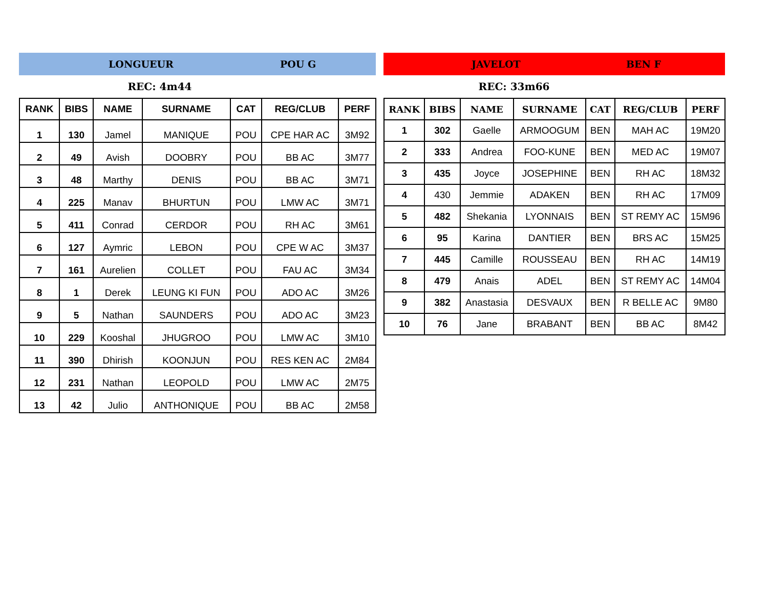LONGUEUR POU G
REC: 4m44
| RANK | BIBS | NAME | SURNAME | CAT | REG/CLUB | PERF |
| --- | --- | --- | --- | --- | --- | --- |
| 1 | 130 | Jamel | MANIQUE | POU | CPE HAR AC | 3M92 |
| 2 | 49 | Avish | DOOBRY | POU | BB AC | 3M77 |
| 3 | 48 | Marthy | DENIS | POU | BB AC | 3M71 |
| 4 | 225 | Manav | BHURTUN | POU | LMW AC | 3M71 |
| 5 | 411 | Conrad | CERDOR | POU | RH AC | 3M61 |
| 6 | 127 | Aymric | LEBON | POU | CPE W AC | 3M37 |
| 7 | 161 | Aurelien | COLLET | POU | FAU AC | 3M34 |
| 8 | 1 | Derek | LEUNG KI FUN | POU | ADO AC | 3M26 |
| 9 | 5 | Nathan | SAUNDERS | POU | ADO AC | 3M23 |
| 10 | 229 | Kooshal | JHUGROO | POU | LMW AC | 3M10 |
| 11 | 390 | Dhirish | KOONJUN | POU | RES KEN AC | 2M84 |
| 12 | 231 | Nathan | LEOPOLD | POU | LMW AC | 2M75 |
| 13 | 42 | Julio | ANTHONIQUE | POU | BB AC | 2M58 |
JAVELOT BEN F
REC: 33m66
| RANK | BIBS | NAME | SURNAME | CAT | REG/CLUB | PERF |
| --- | --- | --- | --- | --- | --- | --- |
| 1 | 302 | Gaelle | ARMOOGUM | BEN | MAH AC | 19M20 |
| 2 | 333 | Andrea | FOO-KUNE | BEN | MED AC | 19M07 |
| 3 | 435 | Joyce | JOSEPHINE | BEN | RH AC | 18M32 |
| 4 | 430 | Jemmie | ADAKEN | BEN | RH AC | 17M09 |
| 5 | 482 | Shekania | LYONNAIS | BEN | ST REMY AC | 15M96 |
| 6 | 95 | Karina | DANTIER | BEN | BRS AC | 15M25 |
| 7 | 445 | Camille | ROUSSEAU | BEN | RH AC | 14M19 |
| 8 | 479 | Anais | ADEL | BEN | ST REMY AC | 14M04 |
| 9 | 382 | Anastasia | DESVAUX | BEN | R BELLE AC | 9M80 |
| 10 | 76 | Jane | BRABANT | BEN | BB AC | 8M42 |